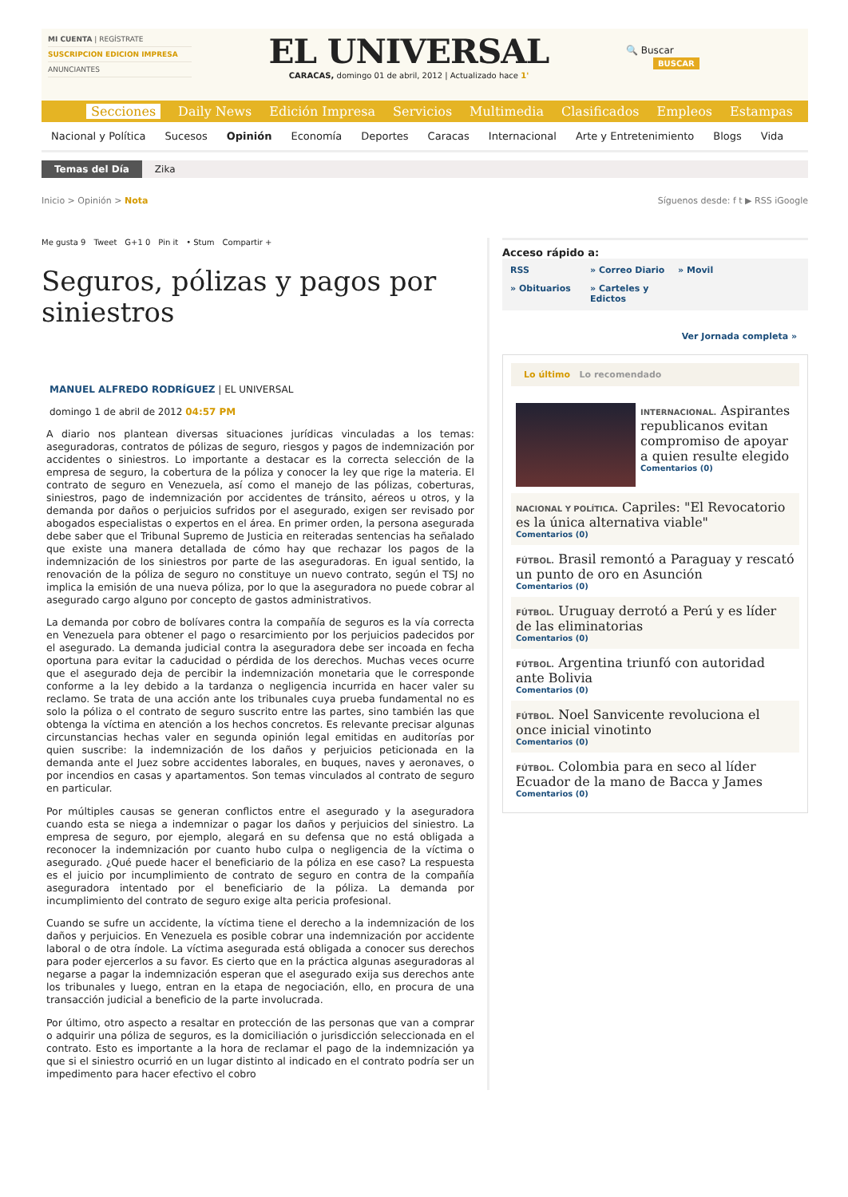MI CUENTA | REGÍSTRATE
SUSCRIPCION EDICION IMPRESA
ANUNCIANTES
EL UNIVERSAL
CARACAS, domingo 01 de abril, 2012 | Actualizado hace 1'
🔍 Buscar
BUSCAR
Secciones Daily News Edición Impresa Servicios Multimedia Clasificados Empleos Estampas
Nacional y Política Sucesos Opinión Economía Deportes Caracas Internacional Arte y Entretenimiento Blogs Vida
Temas del Día Zika
Inicio > Opinión > Nota Síguenos desde: f t ▶ RSS iGoogle
Me gusta 9 Tweet G+1 0 Pin it • Stum Compartir +
Seguros, pólizas y pagos por siniestros
MANUEL ALFREDO RODRÍGUEZ | EL UNIVERSAL
domingo 1 de abril de 2012 04:57 PM
A diario nos plantean diversas situaciones jurídicas vinculadas a los temas: aseguradoras, contratos de pólizas de seguro, riesgos y pagos de indemnización por accidentes o siniestros. Lo importante a destacar es la correcta selección de la empresa de seguro, la cobertura de la póliza y conocer la ley que rige la materia. El contrato de seguro en Venezuela, así como el manejo de las pólizas, coberturas, siniestros, pago de indemnización por accidentes de tránsito, aéreos u otros, y la demanda por daños o perjuicios sufridos por el asegurado, exigen ser revisado por abogados especialistas o expertos en el área. En primer orden, la persona asegurada debe saber que el Tribunal Supremo de Justicia en reiteradas sentencias ha señalado que existe una manera detallada de cómo hay que rechazar los pagos de la indemnización de los siniestros por parte de las aseguradoras. En igual sentido, la renovación de la póliza de seguro no constituye un nuevo contrato, según el TSJ no implica la emisión de una nueva póliza, por lo que la aseguradora no puede cobrar al asegurado cargo alguno por concepto de gastos administrativos.
La demanda por cobro de bolívares contra la compañía de seguros es la vía correcta en Venezuela para obtener el pago o resarcimiento por los perjuicios padecidos por el asegurado. La demanda judicial contra la aseguradora debe ser incoada en fecha oportuna para evitar la caducidad o pérdida de los derechos. Muchas veces ocurre que el asegurado deja de percibir la indemnización monetaria que le corresponde conforme a la ley debido a la tardanza o negligencia incurrida en hacer valer su reclamo. Se trata de una acción ante los tribunales cuya prueba fundamental no es solo la póliza o el contrato de seguro suscrito entre las partes, sino también las que obtenga la víctima en atención a los hechos concretos. Es relevante precisar algunas circunstancias hechas valer en segunda opinión legal emitidas en auditorías por quien suscribe: la indemnización de los daños y perjuicios peticionada en la demanda ante el Juez sobre accidentes laborales, en buques, naves y aeronaves, o por incendios en casas y apartamentos. Son temas vinculados al contrato de seguro en particular.
Por múltiples causas se generan conflictos entre el asegurado y la aseguradora cuando esta se niega a indemnizar o pagar los daños y perjuicios del siniestro. La empresa de seguro, por ejemplo, alegará en su defensa que no está obligada a reconocer la indemnización por cuanto hubo culpa o negligencia de la víctima o asegurado. ¿Qué puede hacer el beneficiario de la póliza en ese caso? La respuesta es el juicio por incumplimiento de contrato de seguro en contra de la compañía aseguradora intentado por el beneficiario de la póliza. La demanda por incumplimiento del contrato de seguro exige alta pericia profesional.
Cuando se sufre un accidente, la víctima tiene el derecho a la indemnización de los daños y perjuicios. En Venezuela es posible cobrar una indemnización por accidente laboral o de otra índole. La víctima asegurada está obligada a conocer sus derechos para poder ejercerlos a su favor. Es cierto que en la práctica algunas aseguradoras al negarse a pagar la indemnización esperan que el asegurado exija sus derechos ante los tribunales y luego, entran en la etapa de negociación, ello, en procura de una transacción judicial a beneficio de la parte involucrada.
Por último, otro aspecto a resaltar en protección de las personas que van a comprar o adquirir una póliza de seguros, es la domiciliación o jurisdicción seleccionada en el contrato. Esto es importante a la hora de reclamar el pago de la indemnización ya que si el siniestro ocurrió en un lugar distinto al indicado en el contrato podría ser un impedimento para hacer efectivo el cobro
Acceso rápido a:
RSS » Correo Diario » Movil » Obituarios » Carteles y Edictos
Ver Jornada completa »
Lo último Lo recomendado
INTERNACIONAL. Aspirantes republicanos evitan compromiso de apoyar a quien resulte elegido
Comentarios (0)
NACIONAL Y POLÍTICA. Capriles: "El Revocatorio es la única alternativa viable"
Comentarios (0)
FÚTBOL. Brasil remontó a Paraguay y rescató un punto de oro en Asunción
Comentarios (0)
FÚTBOL. Uruguay derrotó a Perú y es líder de las eliminatorias
Comentarios (0)
FÚTBOL. Argentina triunfó con autoridad ante Bolivia
Comentarios (0)
FÚTBOL. Noel Sanvicente revoluciona el once inicial vinotinto
Comentarios (0)
FÚTBOL. Colombia para en seco al líder Ecuador de la mano de Bacca y James
Comentarios (0)